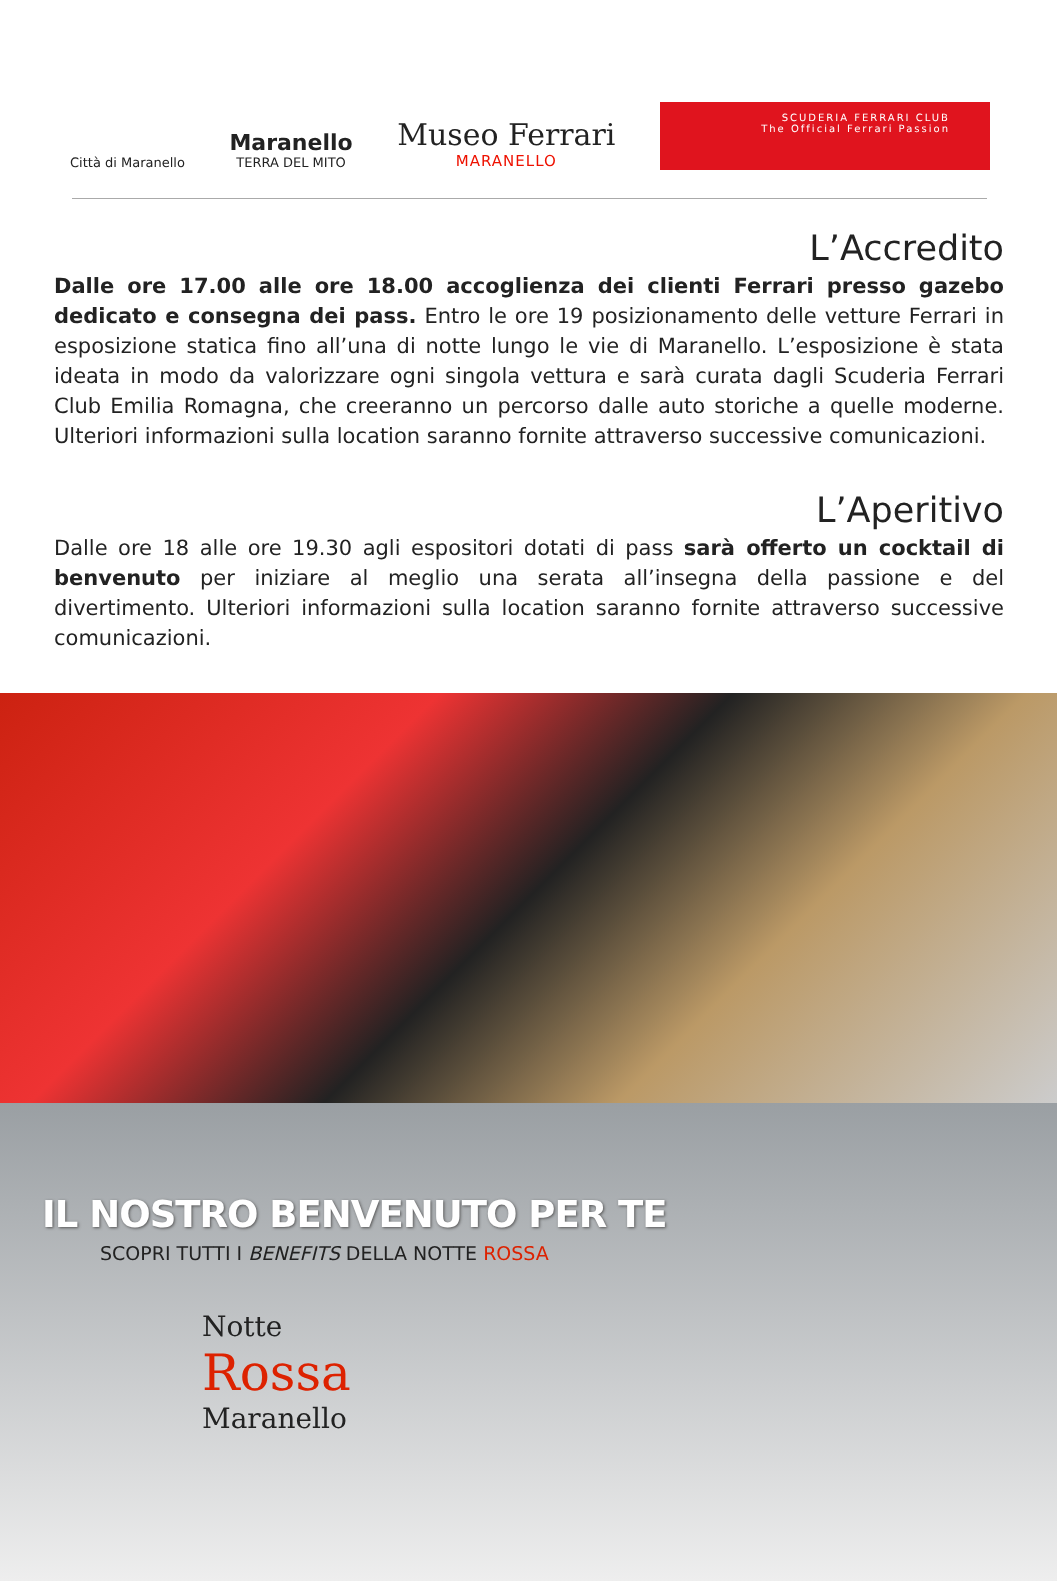Città di Maranello
Maranello
TERRA DEL MITO
Museo Ferrari
MARANELLO
SCUDERIA FERRARI CLUB
The Official Ferrari Passion
L’Accredito
Dalle ore 17.00 alle ore 18.00 accoglienza dei clienti Ferrari presso gazebo dedicato e consegna dei pass. Entro le ore 19 posizionamento delle vetture Ferrari in esposizione statica fino all’una di notte lungo le vie di Maranello. L’esposizione è stata ideata in modo da valorizzare ogni singola vettura e sarà curata dagli Scuderia Ferrari Club Emilia Romagna, che creeranno un percorso dalle auto storiche a quelle moderne. Ulteriori informazioni sulla location saranno fornite attraverso successive comunicazioni.
L’Aperitivo
Dalle ore 18 alle ore 19.30 agli espositori dotati di pass sarà offerto un cocktail di benvenuto per iniziare al meglio una serata all’insegna della passione e del divertimento. Ulteriori informazioni sulla location saranno fornite attraverso successive comunicazioni.
IL NOSTRO BENVENUTO PER TE
SCOPRI TUTTI I BENEFITS DELLA NOTTE ROSSA
Notte
Rossa
Maranello